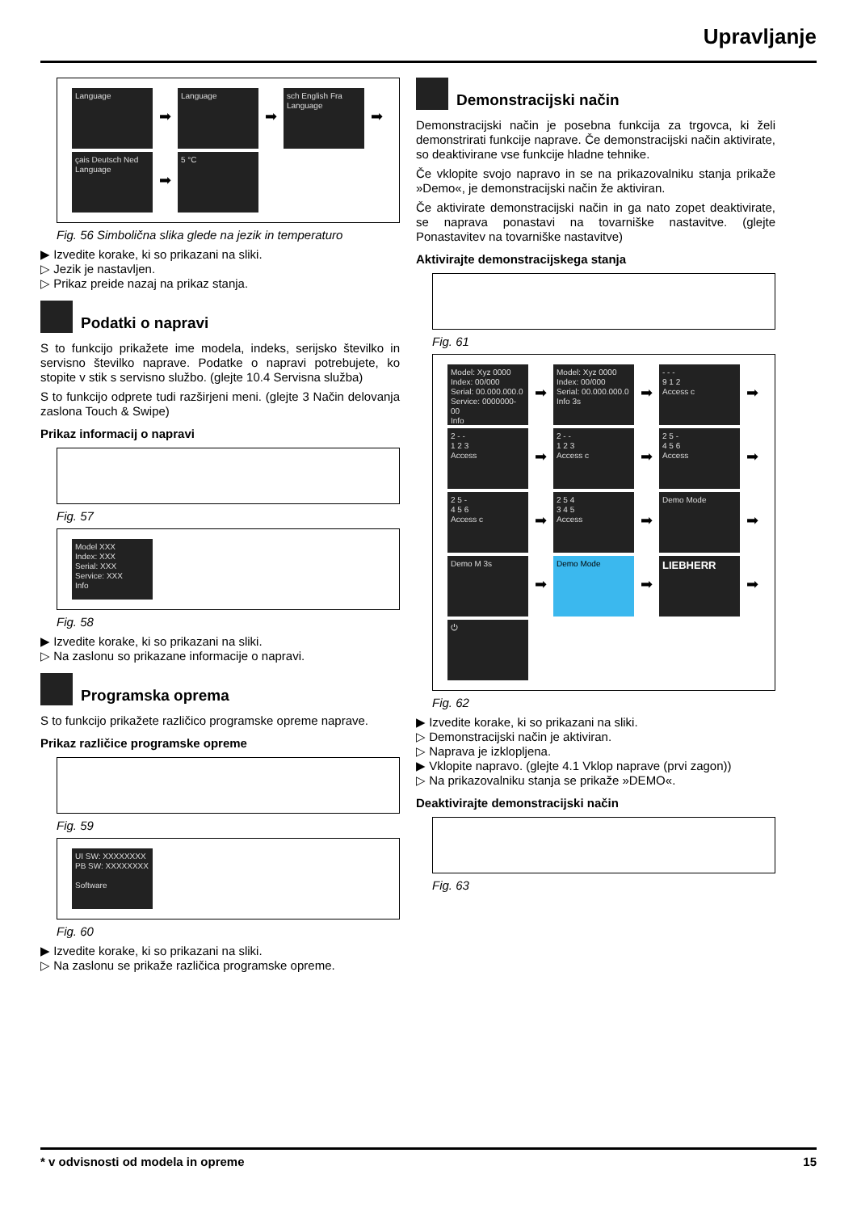Upravljanje
Language ➡ Language ➡ sch English Fra Language ➡
çais Deutsch Ned Language ➡ 5 °C
Fig. 56 Simbolična slika glede na jezik in temperaturo
▶ Izvedite korake, ki so prikazani na sliki.
▷ Jezik je nastavljen.
▷ Prikaz preide nazaj na prikaz stanja.
Podatki o napravi
S to funkcijo prikažete ime modela, indeks, serijsko številko in servisno številko naprave. Podatke o napravi potrebujete, ko stopite v stik s servisno službo. (glejte 10.4 Servisna služba)
S to funkcijo odprete tudi razširjeni meni. (glejte 3 Način delovanja zaslona Touch & Swipe)
Prikaz informacij o napravi
Fig. 57
Model XXX
Index: XXX
Serial: XXX
Service: XXX
Info
Fig. 58
▶ Izvedite korake, ki so prikazani na sliki.
▷ Na zaslonu so prikazane informacije o napravi.
Programska oprema
S to funkcijo prikažete različico programske opreme naprave.
Prikaz različice programske opreme
Fig. 59
UI SW: XXXXXXXX
PB SW: XXXXXXXX
Software
Fig. 60
▶ Izvedite korake, ki so prikazani na sliki.
▷ Na zaslonu se prikaže različica programske opreme.
Demonstracijski način
Demonstracijski način je posebna funkcija za trgovca, ki želi demonstrirati funkcije naprave. Če demonstracijski način aktivirate, so deaktivirane vse funkcije hladne tehnike.
Če vklopite svojo napravo in se na prikazovalniku stanja prikaže »Demo«, je demonstracijski način že aktiviran.
Če aktivirate demonstracijski način in ga nato zopet deaktivirate, se naprava ponastavi na tovarniške nastavitve. (glejte Ponastavitev na tovarniške nastavitve)
Aktivirajte demonstracijskega stanja
Fig. 61
Model: Xyz 0000
Index: 00/000
Serial: 00.000.000.0
Service: 0000000-00
Info ➡ Model: Xyz 0000
Index: 00/000
Serial: 00.000.000.0
Info 3s ➡ - - -
9 1 2
Access c ➡
2 - -
1 2 3
Access ➡ 2 - -
1 2 3
Access c ➡ 2 5 -
4 5 6
Access ➡
2 5 -
4 5 6
Access c ➡ 2 5 4
3 4 5
Access ➡ Demo Mode ➡
Demo M 3s ➡ Demo Mode ➡ LIEBHERR ➡
⏻
Fig. 62
▶ Izvedite korake, ki so prikazani na sliki.
▷ Demonstracijski način je aktiviran.
▷ Naprava je izklopljena.
▶ Vklopite napravo. (glejte 4.1 Vklop naprave (prvi zagon))
▷ Na prikazovalniku stanja se prikaže »DEMO«.
Deaktivirajte demonstracijski način
Fig. 63
* v odvisnosti od modela in opreme 15